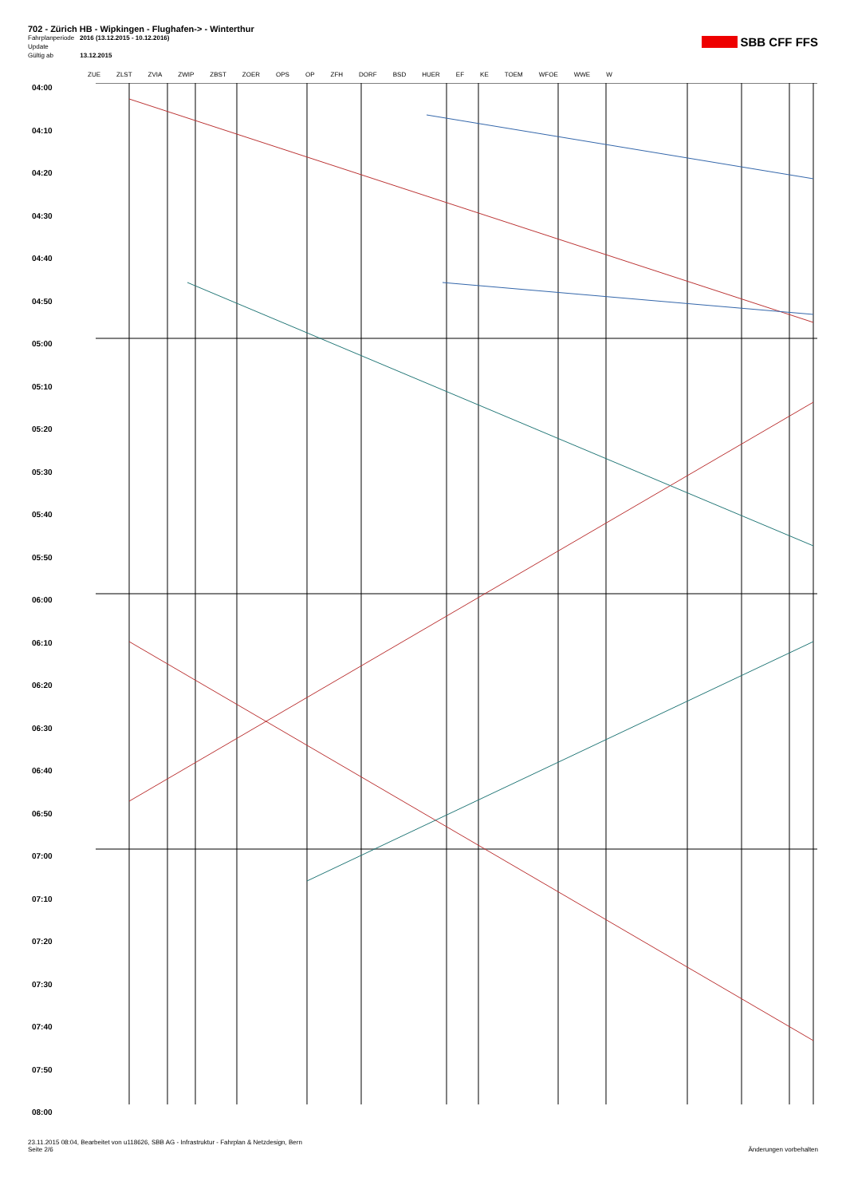702 - Zürich HB - Wipkingen - Flughafen-> - Winterthur
Fahrplanperiode 2016 (13.12.2015 - 10.12.2016)
Update
Gültig ab 13.12.2015
SBB CFF FFS
ZUE ZLST ZVIA ZWIP ZBST ZOER OPS OP ZFH DORF BSD HUER EF KE TOEM WFOE WWE W
04:00
04:10
04:20
04:30
04:40
04:50
05:00
05:10
05:20
05:30
05:40
05:50
06:00
06:10
06:20
06:30
06:40
06:50
07:00
07:10
07:20
07:30
07:40
07:50
08:00
23.11.2015 08:04, Bearbeitet von u118626, SBB AG - Infrastruktur - Fahrplan & Netzdesign, Bern
Seite 2/6
Änderungen vorbehalten